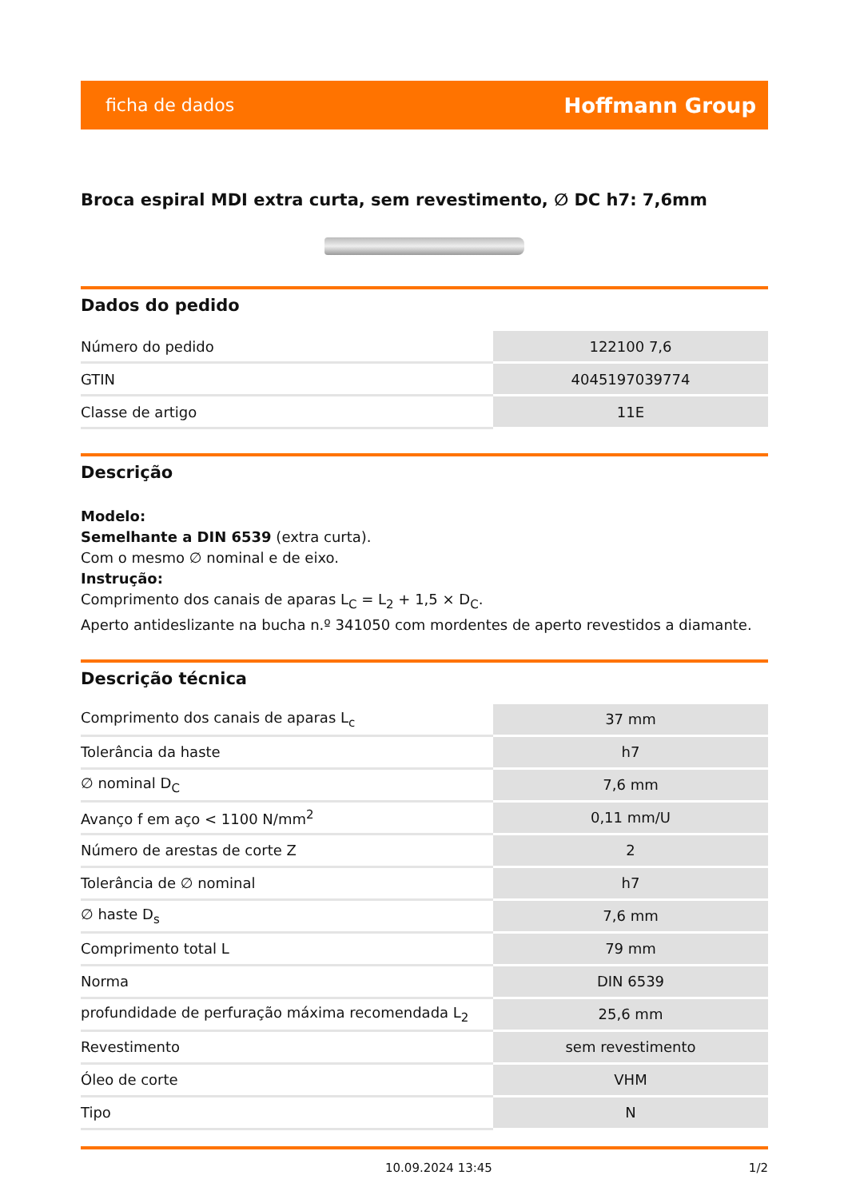ficha de dados Hoffmann Group
Broca espiral MDI extra curta, sem revestimento, ∅ DC h7: 7,6mm
Dados do pedido
| Número do pedido | 122100 7,6 |
| GTIN | 4045197039774 |
| Classe de artigo | 11E |
Descrição
Modelo:
Semelhante a DIN 6539 (extra curta).
Com o mesmo ∅ nominal e de eixo.
Instrução:
Comprimento dos canais de aparas L<sub>C</sub> = L<sub>2</sub> + 1,5 × D<sub>C</sub>.
Aperto antideslizante na bucha n.º 341050 com mordentes de aperto revestidos a diamante.
Descrição técnica
| Comprimento dos canais de aparas L<sub>c</sub> | 37 mm |
| Tolerância da haste | h7 |
| ∅ nominal D<sub>C</sub> | 7,6 mm |
| Avanço f em aço < 1100 N/mm<sup>2</sup> | 0,11 mm/U |
| Número de arestas de corte Z | 2 |
| Tolerância de ∅ nominal | h7 |
| ∅ haste D<sub>s</sub> | 7,6 mm |
| Comprimento total L | 79 mm |
| Norma | DIN 6539 |
| profundidade de perfuração máxima recomendada L<sub>2</sub> | 25,6 mm |
| Revestimento | sem revestimento |
| Óleo de corte | VHM |
| Tipo | N |
10.09.2024 13:45 1/2